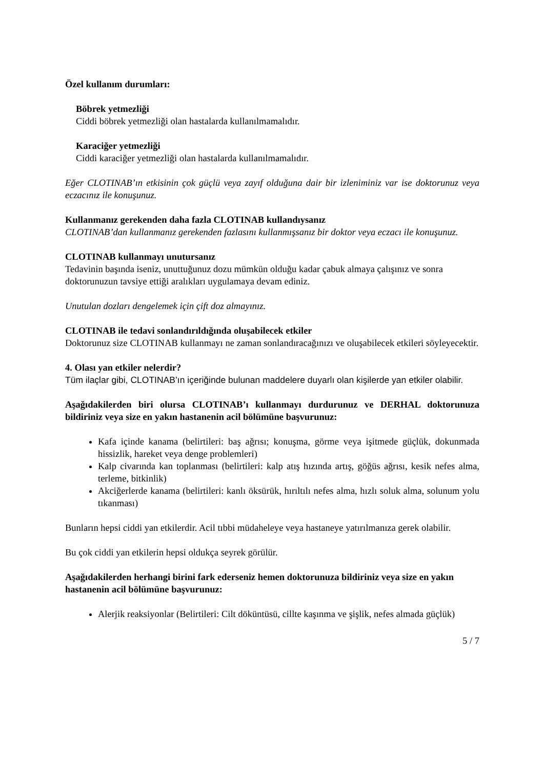Özel kullanım durumları:
Böbrek yetmezliği
Ciddi böbrek yetmezliği olan hastalarda kullanılmamalıdır.
Karaciğer yetmezliği
Ciddi karaciğer yetmezliği olan hastalarda kullanılmamalıdır.
Eğer CLOTINAB’ın etkisinin çok güçlü veya zayıf olduğuna dair bir izleniminiz var ise doktorunuz veya eczacınız ile konuşunuz.
Kullanmanız gerekenden daha fazla CLOTINAB kullandıysanız
CLOTINAB’dan kullanmanız gerekenden fazlasını kullanmışsanız bir doktor veya eczacı ile konuşunuz.
CLOTINAB kullanmayı unutursanız
Tedavinin başında iseniz, unuttuğunuz dozu mümkün olduğu kadar çabuk almaya çalışınız ve sonra doktorunuzun tavsiye ettiği aralıkları uygulamaya devam ediniz.
Unutulan dozları dengelemek için çift doz almayınız.
CLOTINAB ile tedavi sonlandırıldığında oluşabilecek etkiler
Doktorunuz size CLOTINAB kullanmayı ne zaman sonlandıracağınızı ve oluşabilecek etkileri söyleyecektir.
4. Olası yan etkiler nelerdir?
Tüm ilaçlar gibi, CLOTINAB’ın içeriğinde bulunan maddelere duyarlı olan kişilerde yan etkiler olabilir.
Aşağıdakilerden biri olursa CLOTINAB’ı kullanmayı durdurunuz ve DERHAL doktorunuza bildiriniz veya size en yakın hastanenin acil bölümüne başvurunuz:
Kafa içinde kanama (belirtileri: baş ağrısı; konuşma, görme veya işitmede güçlük, dokunmada hissizlik, hareket veya denge problemleri)
Kalp civarında kan toplanması (belirtileri: kalp atış hızında artış, göğüs ağrısı, kesik nefes alma, terleme, bitkinlik)
Akciğerlerde kanama (belirtileri: kanlı öksürük, hırıltılı nefes alma, hızlı soluk alma, solunum yolu tıkanması)
Bunların hepsi ciddi yan etkilerdir. Acil tıbbi müdaheleye veya hastaneye yatırılmanıza gerek olabilir.
Bu çok ciddi yan etkilerin hepsi oldukça seyrek görülür.
Aşağıdakilerden herhangi birini fark ederseniz hemen doktorunuza bildiriniz veya size en yakın hastanenin acil bölümüne başvurunuz:
Alerjik reaksiyonlar (Belirtileri: Cilt döküntüsü, cillte kaşınma ve şişlik, nefes almada güçlük)
5 / 7